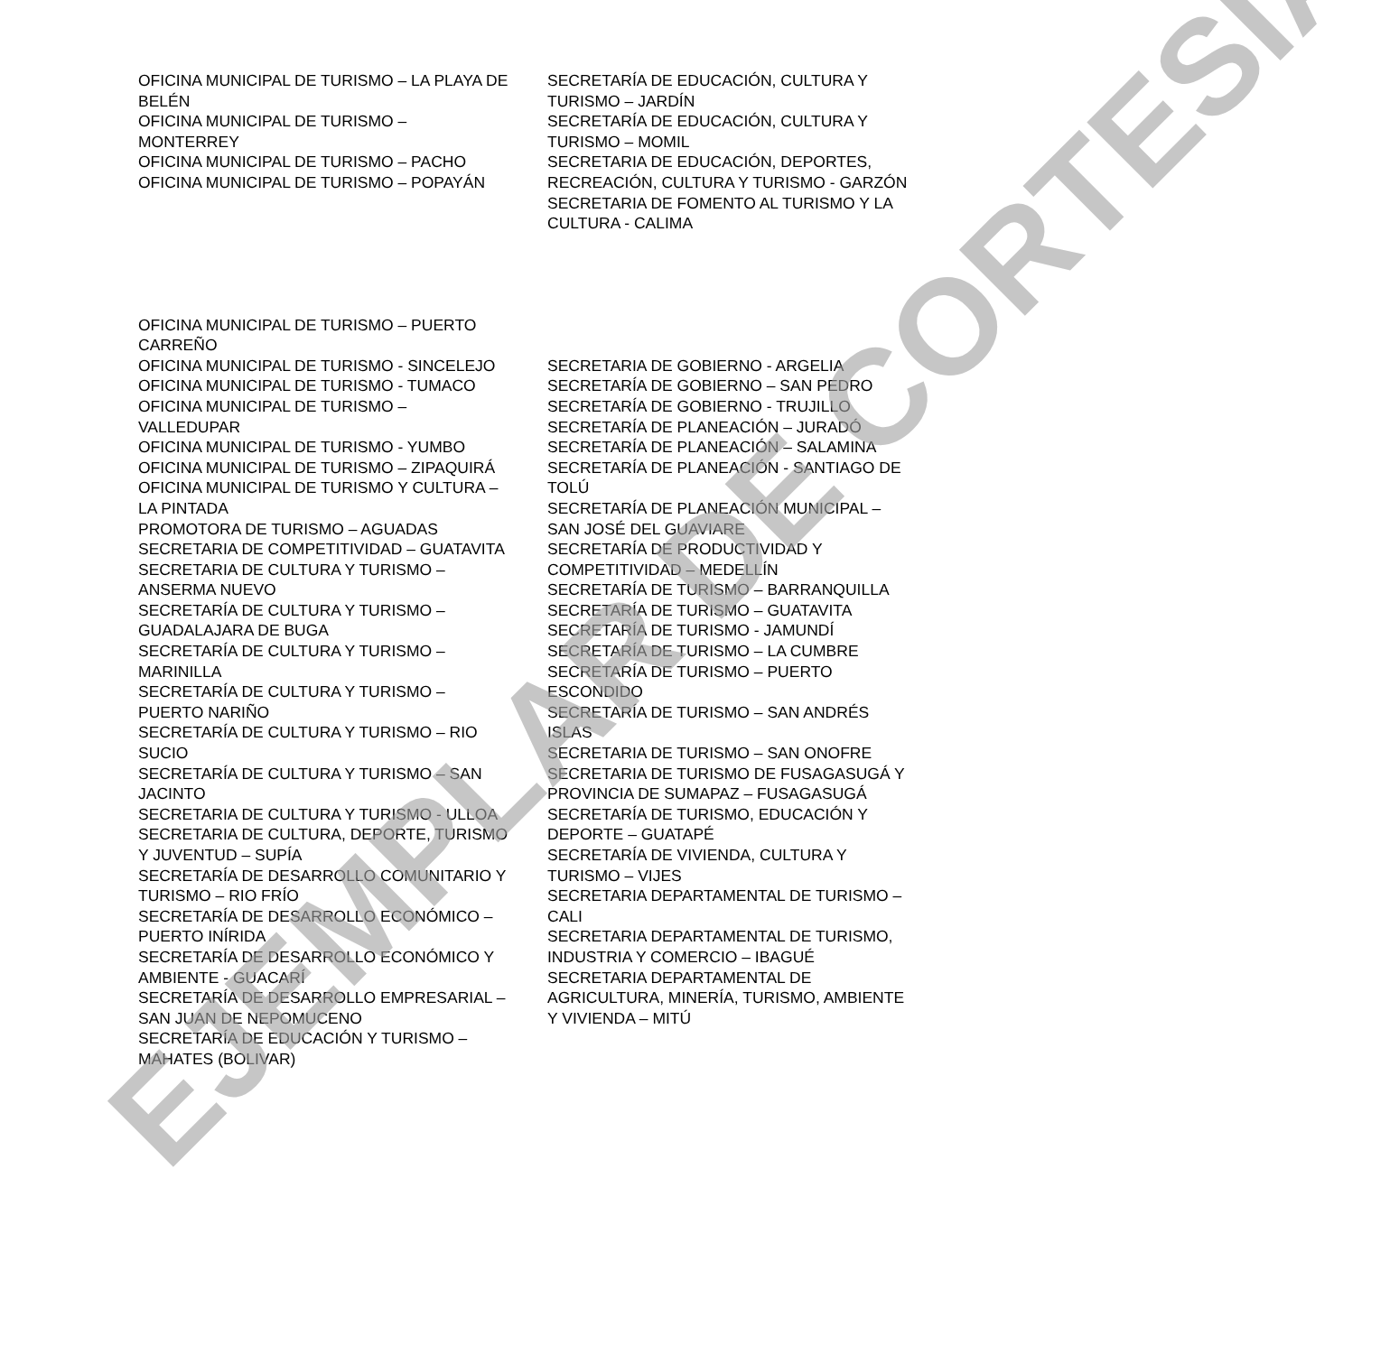OFICINA MUNICIPAL DE TURISMO – LA PLAYA DE BELÉN
OFICINA MUNICIPAL DE TURISMO – MONTERREY
OFICINA MUNICIPAL DE TURISMO – PACHO
OFICINA MUNICIPAL DE TURISMO – POPAYÁN
OFICINA MUNICIPAL DE TURISMO – PUERTO CARREÑO
OFICINA MUNICIPAL DE TURISMO - SINCELEJO
OFICINA MUNICIPAL DE TURISMO - TUMACO
OFICINA MUNICIPAL DE TURISMO – VALLEDUPAR
OFICINA MUNICIPAL DE TURISMO - YUMBO
OFICINA MUNICIPAL DE TURISMO – ZIPAQUIRÁ
OFICINA MUNICIPAL DE TURISMO Y CULTURA – LA PINTADA
PROMOTORA DE TURISMO – AGUADAS
SECRETARIA DE COMPETITIVIDAD – GUATAVITA
SECRETARIA DE CULTURA Y TURISMO – ANSERMA NUEVO
SECRETARÍA DE CULTURA Y TURISMO – GUADALAJARA DE BUGA
SECRETARÍA DE CULTURA Y TURISMO – MARINILLA
SECRETARÍA DE CULTURA Y TURISMO – PUERTO NARIÑO
SECRETARÍA DE CULTURA Y TURISMO – RIO SUCIO
SECRETARÍA DE CULTURA Y TURISMO – SAN JACINTO
SECRETARIA DE CULTURA Y TURISMO - ULLOA
SECRETARIA DE CULTURA, DEPORTE, TURISMO Y JUVENTUD – SUPÍA
SECRETARÍA DE DESARROLLO COMUNITARIO Y TURISMO – RIO FRÍO
SECRETARÍA DE DESARROLLO ECONÓMICO – PUERTO INÍRIDA
SECRETARÍA DE DESARROLLO ECONÓMICO Y AMBIENTE - GUACARÍ
SECRETARÍA DE DESARROLLO EMPRESARIAL – SAN JUAN DE NEPOMUCENO
SECRETARÍA DE EDUCACIÓN Y TURISMO – MAHATES (BOLIVAR)
SECRETARÍA DE EDUCACIÓN, CULTURA Y TURISMO – JARDÍN
SECRETARÍA DE EDUCACIÓN, CULTURA Y TURISMO – MOMIL
SECRETARIA DE EDUCACIÓN, DEPORTES, RECREACIÓN, CULTURA Y TURISMO - GARZÓN
SECRETARIA DE FOMENTO AL TURISMO Y LA CULTURA - CALIMA
SECRETARIA DE GOBIERNO - ARGELIA
SECRETARÍA DE GOBIERNO – SAN PEDRO
SECRETARÍA DE GOBIERNO - TRUJILLO
SECRETARÍA DE PLANEACIÓN – JURADÓ
SECRETARÍA DE PLANEACIÓN – SALAMINA
SECRETARÍA DE PLANEACIÓN - SANTIAGO DE TOLÚ
SECRETARÍA DE PLANEACIÓN MUNICIPAL – SAN JOSÉ DEL GUAVIARE
SECRETARÍA DE PRODUCTIVIDAD Y COMPETITIVIDAD – MEDELLÍN
SECRETARÍA DE TURISMO – BARRANQUILLA
SECRETARÍA DE TURISMO – GUATAVITA
SECRETARÍA DE TURISMO - JAMUNDÍ
SECRETARÍA DE TURISMO – LA CUMBRE
SECRETARÍA DE TURISMO – PUERTO ESCONDIDO
SECRETARÍA DE TURISMO – SAN ANDRÉS ISLAS
SECRETARIA DE TURISMO – SAN ONOFRE
SECRETARIA DE TURISMO DE FUSAGASUGÁ Y PROVINCIA DE SUMAPAZ – FUSAGASUGÁ
SECRETARÍA DE TURISMO, EDUCACIÓN Y DEPORTE – GUATAPÉ
SECRETARÍA DE VIVIENDA, CULTURA Y TURISMO – VIJES
SECRETARIA DEPARTAMENTAL DE TURISMO – CALI
SECRETARIA DEPARTAMENTAL DE TURISMO, INDUSTRIA Y COMERCIO – IBAGUÉ
SECRETARIA DEPARTAMENTAL DE AGRICULTURA, MINERÍA, TURISMO, AMBIENTE Y VIVIENDA – MITÚ
EJEMPLAR DE CORTESÍA